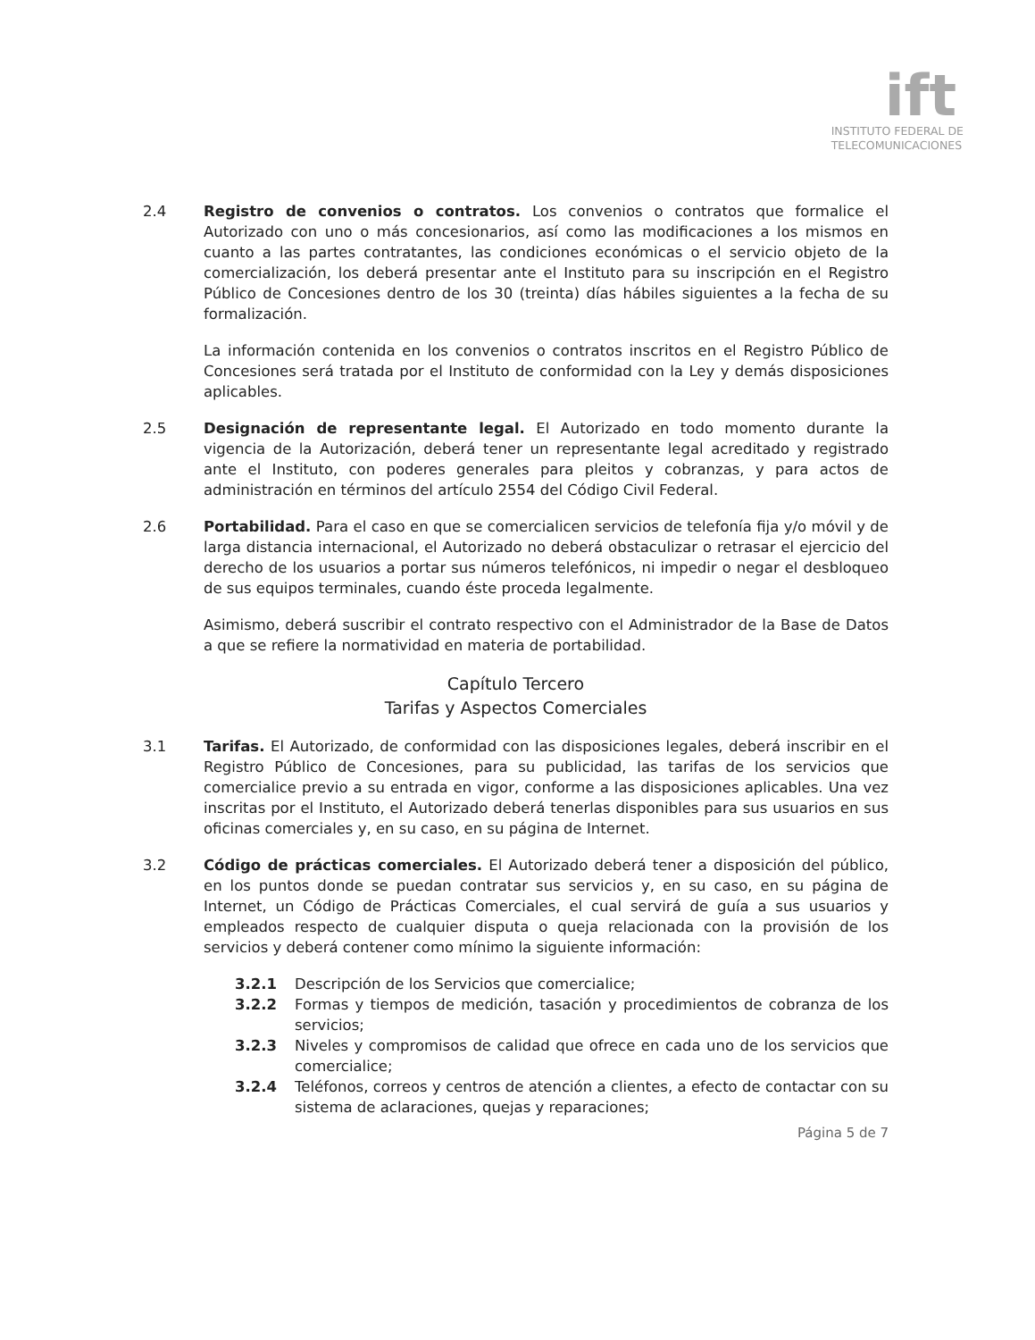ift
INSTITUTO FEDERAL DE
TELECOMUNICACIONES
2.4 Registro de convenios o contratos. Los convenios o contratos que formalice el Autorizado con uno o más concesionarios, así como las modificaciones a los mismos en cuanto a las partes contratantes, las condiciones económicas o el servicio objeto de la comercialización, los deberá presentar ante el Instituto para su inscripción en el Registro Público de Concesiones dentro de los 30 (treinta) días hábiles siguientes a la fecha de su formalización.
La información contenida en los convenios o contratos inscritos en el Registro Público de Concesiones será tratada por el Instituto de conformidad con la Ley y demás disposiciones aplicables.
2.5 Designación de representante legal. El Autorizado en todo momento durante la vigencia de la Autorización, deberá tener un representante legal acreditado y registrado ante el Instituto, con poderes generales para pleitos y cobranzas, y para actos de administración en términos del artículo 2554 del Código Civil Federal.
2.6 Portabilidad. Para el caso en que se comercialicen servicios de telefonía fija y/o móvil y de larga distancia internacional, el Autorizado no deberá obstaculizar o retrasar el ejercicio del derecho de los usuarios a portar sus números telefónicos, ni impedir o negar el desbloqueo de sus equipos terminales, cuando éste proceda legalmente.
Asimismo, deberá suscribir el contrato respectivo con el Administrador de la Base de Datos a que se refiere la normatividad en materia de portabilidad.
Capítulo Tercero
Tarifas y Aspectos Comerciales
3.1 Tarifas. El Autorizado, de conformidad con las disposiciones legales, deberá inscribir en el Registro Público de Concesiones, para su publicidad, las tarifas de los servicios que comercialice previo a su entrada en vigor, conforme a las disposiciones aplicables. Una vez inscritas por el Instituto, el Autorizado deberá tenerlas disponibles para sus usuarios en sus oficinas comerciales y, en su caso, en su página de Internet.
3.2 Código de prácticas comerciales. El Autorizado deberá tener a disposición del público, en los puntos donde se puedan contratar sus servicios y, en su caso, en su página de Internet, un Código de Prácticas Comerciales, el cual servirá de guía a sus usuarios y empleados respecto de cualquier disputa o queja relacionada con la provisión de los servicios y deberá contener como mínimo la siguiente información:
3.2.1 Descripción de los Servicios que comercialice;
3.2.2 Formas y tiempos de medición, tasación y procedimientos de cobranza de los servicios;
3.2.3 Niveles y compromisos de calidad que ofrece en cada uno de los servicios que comercialice;
3.2.4 Teléfonos, correos y centros de atención a clientes, a efecto de contactar con su sistema de aclaraciones, quejas y reparaciones;
Página 5 de 7